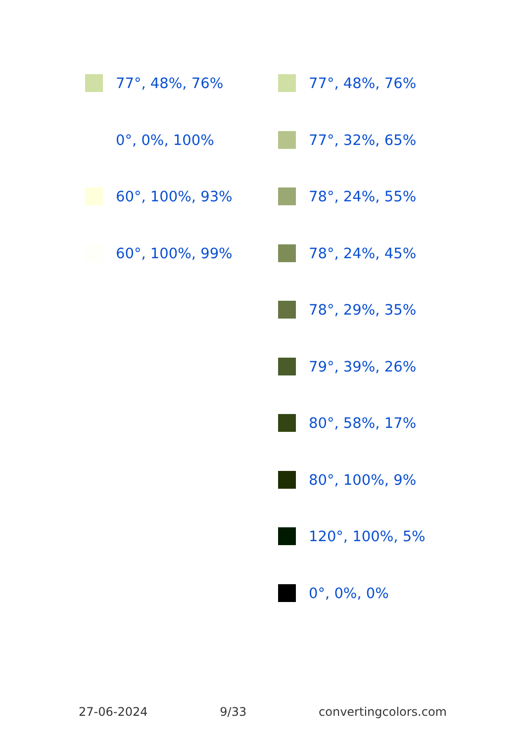77°, 48%, 76%
0°, 0%, 100%
60°, 100%, 93%
60°, 100%, 99%
77°, 48%, 76%
77°, 32%, 65%
78°, 24%, 55%
78°, 24%, 45%
78°, 29%, 35%
79°, 39%, 26%
80°, 58%, 17%
80°, 100%, 9%
120°, 100%, 5%
0°, 0%, 0%
27-06-2024 9/33 convertingcolors.com